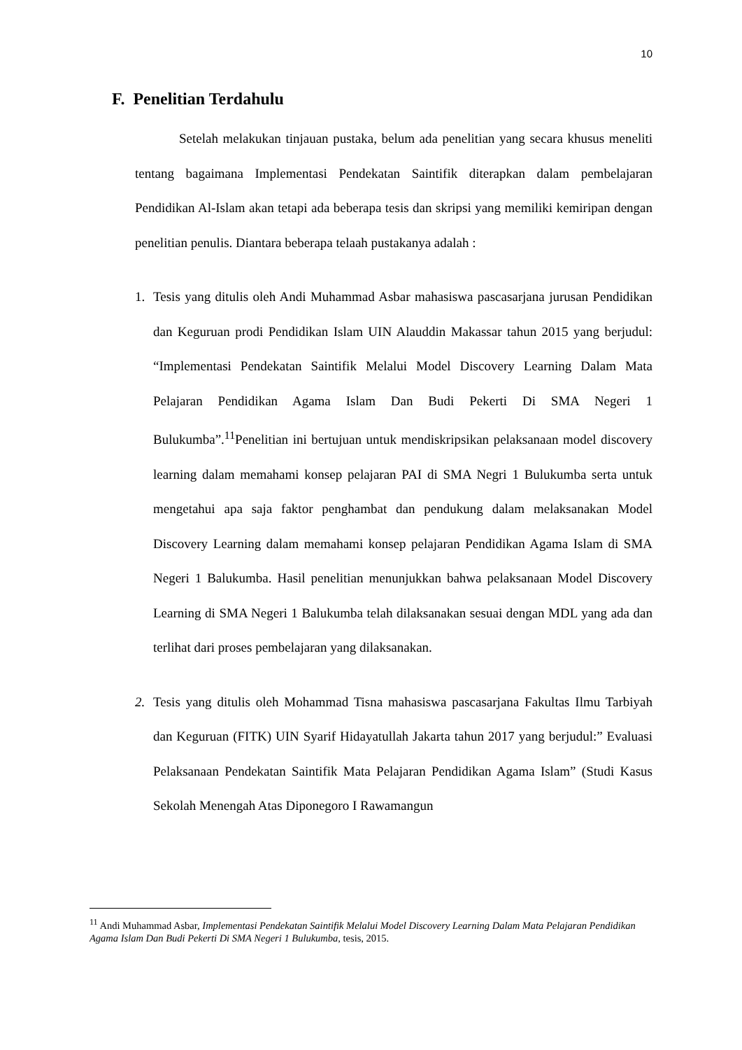10
F. Penelitian Terdahulu
Setelah melakukan tinjauan pustaka, belum ada penelitian yang secara khusus meneliti tentang bagaimana Implementasi Pendekatan Saintifik diterapkan dalam pembelajaran Pendidikan Al-Islam akan tetapi ada beberapa tesis dan skripsi yang memiliki kemiripan dengan penelitian penulis. Diantara beberapa telaah pustakanya adalah :
1. Tesis yang ditulis oleh Andi Muhammad Asbar mahasiswa pascasarjana jurusan Pendidikan dan Keguruan prodi Pendidikan Islam UIN Alauddin Makassar tahun 2015 yang berjudul: “Implementasi Pendekatan Saintifik Melalui Model Discovery Learning Dalam Mata Pelajaran Pendidikan Agama Islam Dan Budi Pekerti Di SMA Negeri 1 Bulukumba”.<sup>11</sup>Penelitian ini bertujuan untuk mendiskripsikan pelaksanaan model discovery learning dalam memahami konsep pelajaran PAI di SMA Negri 1 Bulukumba serta untuk mengetahui apa saja faktor penghambat dan pendukung dalam melaksanakan Model Discovery Learning dalam memahami konsep pelajaran Pendidikan Agama Islam di SMA Negeri 1 Balukumba. Hasil penelitian menunjukkan bahwa pelaksanaan Model Discovery Learning di SMA Negeri 1 Balukumba telah dilaksanakan sesuai dengan MDL yang ada dan terlihat dari proses pembelajaran yang dilaksanakan.
2. Tesis yang ditulis oleh Mohammad Tisna mahasiswa pascasarjana Fakultas Ilmu Tarbiyah dan Keguruan (FITK) UIN Syarif Hidayatullah Jakarta tahun 2017 yang berjudul:” Evaluasi Pelaksanaan Pendekatan Saintifik Mata Pelajaran Pendidikan Agama Islam” (Studi Kasus Sekolah Menengah Atas Diponegoro I Rawamangun
<sup>11</sup> Andi Muhammad Asbar, Implementasi Pendekatan Saintifik Melalui Model Discovery Learning Dalam Mata Pelajaran Pendidikan Agama Islam Dan Budi Pekerti Di SMA Negeri 1 Bulukumba, tesis, 2015.